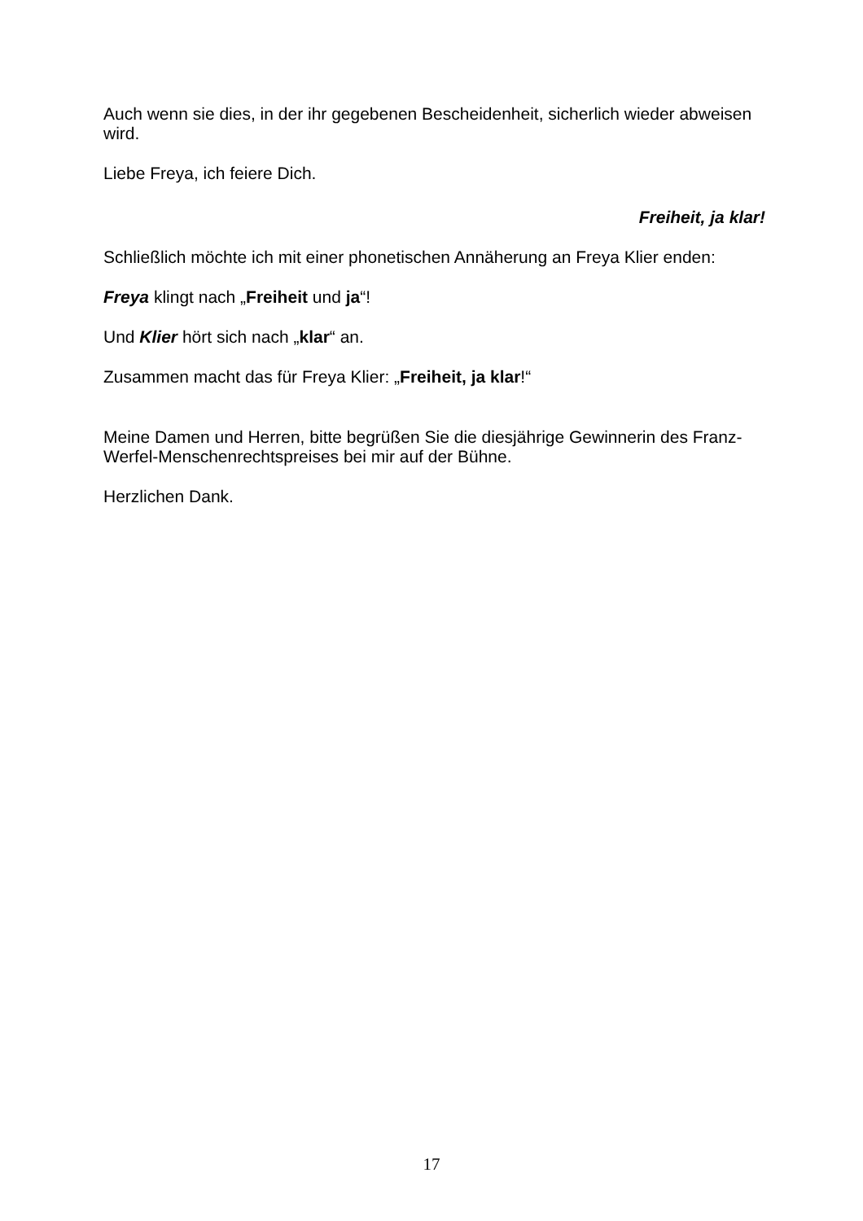Auch wenn sie dies, in der ihr gegebenen Bescheidenheit, sicherlich wieder abweisen wird.
Liebe Freya, ich feiere Dich.
Freiheit, ja klar!
Schließlich möchte ich mit einer phonetischen Annäherung an Freya Klier enden:
Freya klingt nach „Freiheit und ja“!
Und Klier hört sich nach „klar“ an.
Zusammen macht das für Freya Klier: „Freiheit, ja klar!“
Meine Damen und Herren, bitte begrüßen Sie die diesjährige Gewinnerin des Franz-Werfel-Menschenrechtspreises bei mir auf der Bühne.
Herzlichen Dank.
17